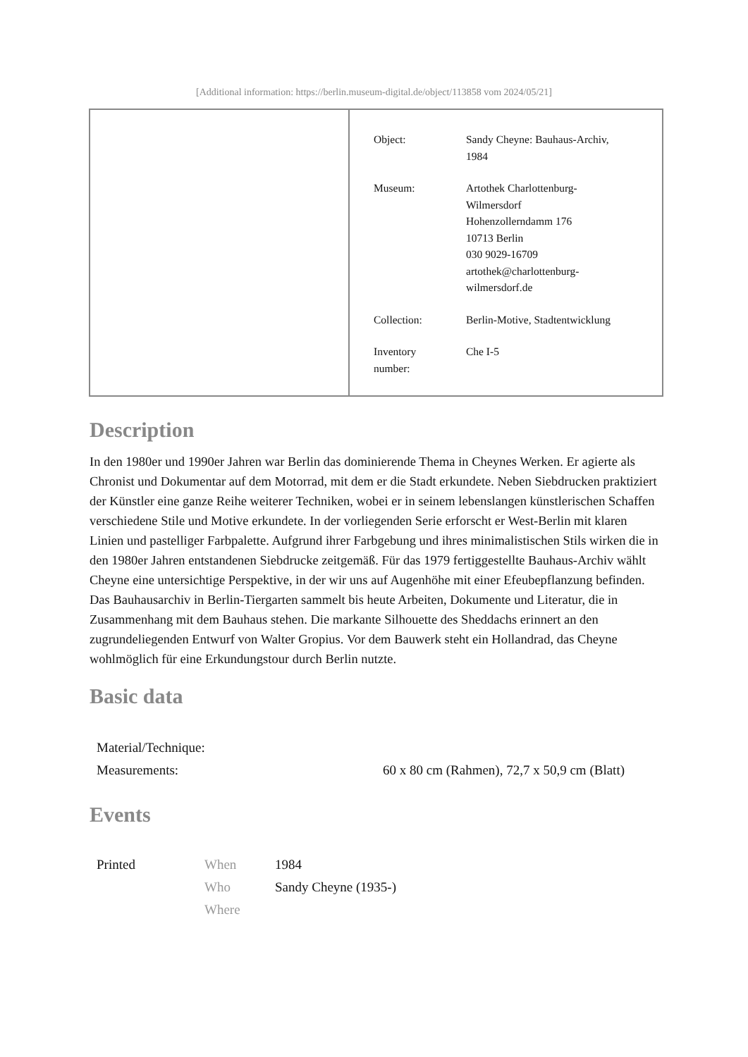[Additional information: https://berlin.museum-digital.de/object/113858 vom 2024/05/21]
| Object: | Sandy Cheyne: Bauhaus-Archiv, 1984 |
| Museum: | Artothek Charlottenburg- Wilmersdorf Hohenzollerndamm 176 10713 Berlin 030 9029-16709 artothek@charlottenburg- wilmersdorf.de |
| Collection: | Berlin-Motive, Stadtentwicklung |
| Inventory number: | Che I-5 |
Description
In den 1980er und 1990er Jahren war Berlin das dominierende Thema in Cheynes Werken. Er agierte als Chronist und Dokumentar auf dem Motorrad, mit dem er die Stadt erkundete. Neben Siebdrucken praktiziert der Künstler eine ganze Reihe weiterer Techniken, wobei er in seinem lebenslangen künstlerischen Schaffen verschiedene Stile und Motive erkundete. In der vorliegenden Serie erforscht er West-Berlin mit klaren Linien und pastelliger Farbpalette. Aufgrund ihrer Farbgebung und ihres minimalistischen Stils wirken die in den 1980er Jahren entstandenen Siebdrucke zeitgemäß. Für das 1979 fertiggestellte Bauhaus-Archiv wählt Cheyne eine untersichtige Perspektive, in der wir uns auf Augenhöhe mit einer Efeubepflanzung befinden. Das Bauhausarchiv in Berlin-Tiergarten sammelt bis heute Arbeiten, Dokumente und Literatur, die in Zusammenhang mit dem Bauhaus stehen. Die markante Silhouette des Sheddachs erinnert an den zugrundeliegenden Entwurf von Walter Gropius. Vor dem Bauwerk steht ein Hollandrad, das Cheyne wohlmöglich für eine Erkundungstour durch Berlin nutzte.
Basic data
| Material/Technique: | |
| Measurements: | 60 x 80 cm (Rahmen), 72,7 x 50,9 cm (Blatt) |
Events
| Printed | When | 1984 |
| | Who | Sandy Cheyne (1935-) |
| | Where | |